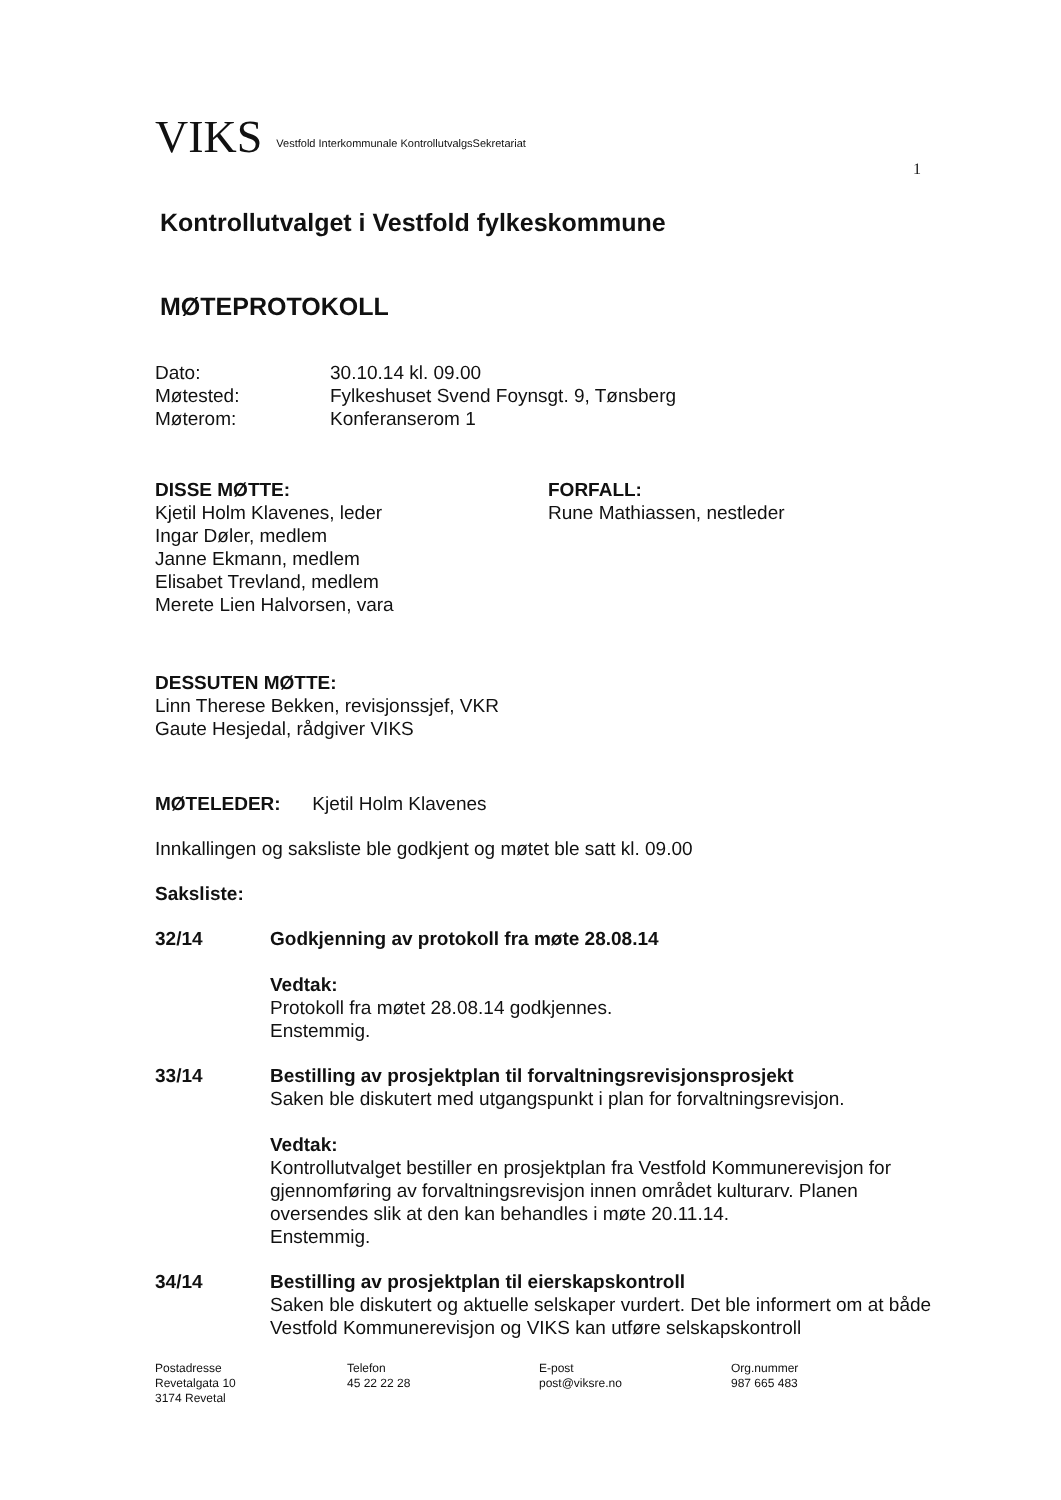VIKS Vestfold Interkommunale KontrollutvalgsSekretariat
1
Kontrollutvalget i Vestfold fylkeskommune
MØTEPROTOKOLL
Dato: 30.10.14 kl. 09.00
Møtested: Fylkeshuset Svend Foynsgt. 9, Tønsberg
Møterom: Konferanserom 1
DISSE MØTTE:
Kjetil Holm Klavenes, leder
Ingar Døler, medlem
Janne Ekmann, medlem
Elisabet Trevland, medlem
Merete Lien Halvorsen, vara
FORFALL:
Rune Mathiassen, nestleder
DESSUTEN MØTTE:
Linn Therese Bekken, revisjonssjef, VKR
Gaute Hesjedal, rådgiver VIKS
MØTELEDER: Kjetil Holm Klavenes
Innkallingen og saksliste ble godkjent og møtet ble satt kl. 09.00
Saksliste:
32/14 Godkjenning av protokoll fra møte 28.08.14
Vedtak:
Protokoll fra møtet 28.08.14 godkjennes.
Enstemmig.
33/14 Bestilling av prosjektplan til forvaltningsrevisjonsprosjekt
Saken ble diskutert med utgangspunkt i plan for forvaltningsrevisjon.
Vedtak:
Kontrollutvalget bestiller en prosjektplan fra Vestfold Kommunerevisjon for gjennomføring av forvaltningsrevisjon innen området kulturarv. Planen oversendes slik at den kan behandles i møte 20.11.14.
Enstemmig.
34/14 Bestilling av prosjektplan til eierskapskontroll
Saken ble diskutert og aktuelle selskaper vurdert. Det ble informert om at både Vestfold Kommunerevisjon og VIKS kan utføre selskapskontroll
Postadresse
Revetalgata 10
3174 Revetal
Telefon
45 22 22 28
E-post
post@viksre.no
Org.nummer
987 665 483